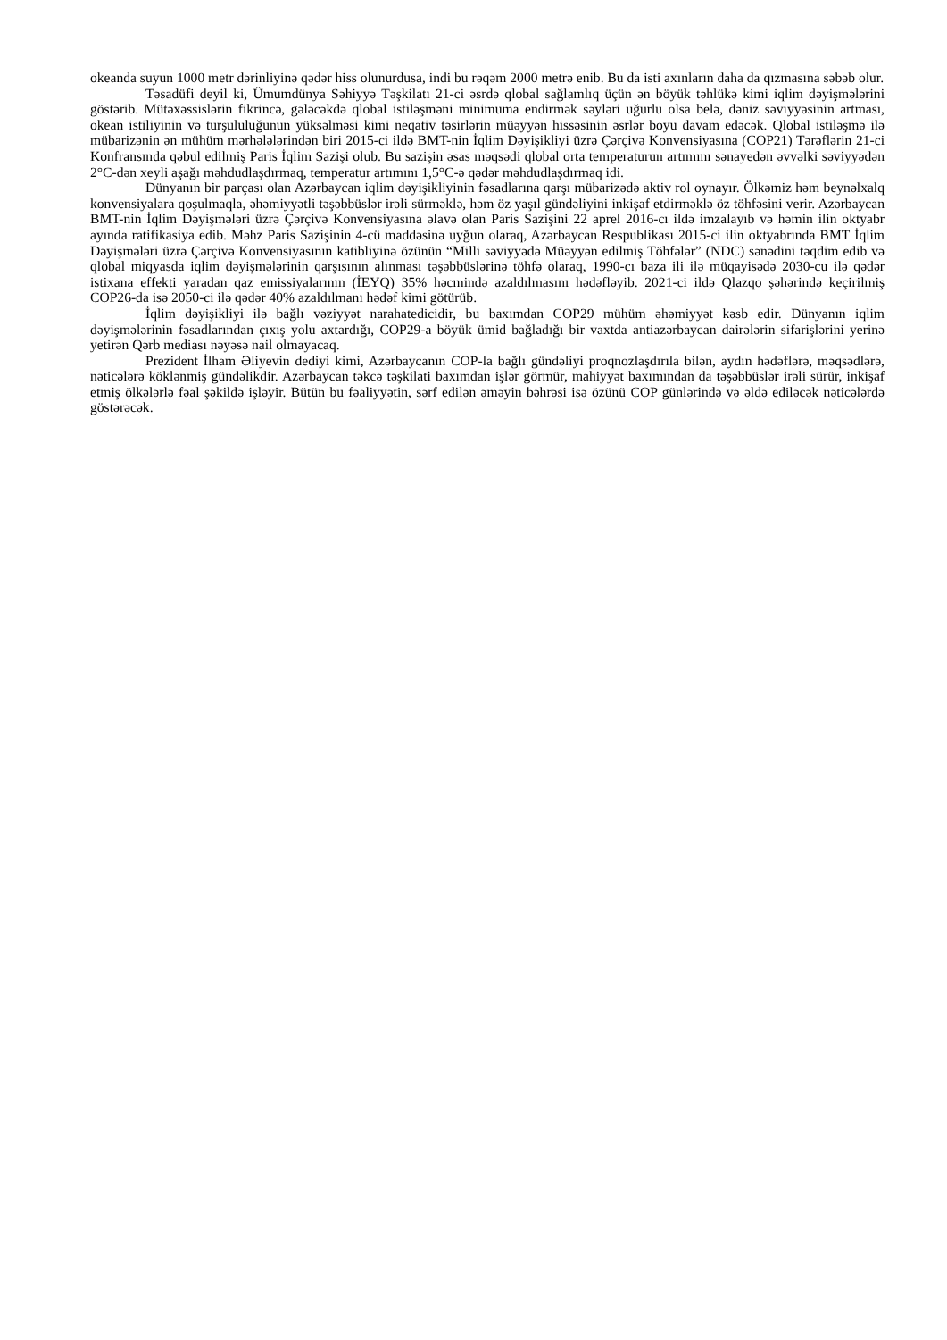okeanda suyun 1000 metr dərinliyinə qədər hiss olunurdusa, indi bu rəqəm 2000 metrə enib. Bu da isti axınların daha da qızmasına səbəb olur.
Təsadüfi deyil ki, Ümumdünya Səhiyyə Təşkilatı 21-ci əsrdə qlobal sağlamlıq üçün ən böyük təhlükə kimi iqlim dəyişmələrini göstərib. Mütəxəssislərin fikrincə, gələcəkdə qlobal istiləşməni minimuma endirmək səyləri uğurlu olsa belə, dəniz səviyyəsinin artması, okean istiliyinin və turşululuğunun yüksəlməsi kimi neqativ təsirlərin müəyyən hissəsinin əsrlər boyu davam edəcək. Qlobal istiləşmə ilə mübarizənin ən mühüm mərhələlərindən biri 2015-ci ildə BMT-nin İqlim Dəyişikliyi üzrə Çərçivə Konvensiyasına (COP21) Tərəflərin 21-ci Konfransında qəbul edilmiş Paris İqlim Sazişi olub. Bu sazişin əsas məqsədi qlobal orta temperaturun artımını sənayedən əvvəlki səviyyədən 2°C-dən xeyli aşağı məhdudlaşdırmaq, temperatur artımını 1,5°C-ə qədər məhdudlaşdırmaq idi.
Dünyanın bir parçası olan Azərbaycan iqlim dəyişikliyinin fəsadlarına qarşı mübarizədə aktiv rol oynayır. Ölkəmiz həm beynəlxalq konvensiyalara qoşulmaqla, əhəmiyyətli təşəbbüslər irəli sürməklə, həm öz yaşıl gündəliyini inkişaf etdirməklə öz töhfəsini verir. Azərbaycan BMT-nin İqlim Dəyişmələri üzrə Çərçivə Konvensiyasına əlavə olan Paris Sazişini 22 aprel 2016-cı ildə imzalayıb və həmin ilin oktyabr ayında ratifikasiya edib. Məhz Paris Sazişinin 4-cü maddəsinə uyğun olaraq, Azərbaycan Respublikası 2015-ci ilin oktyabrında BMT İqlim Dəyişmələri üzrə Çərçivə Konvensiyasının katibliyinə özünün “Milli səviyyədə Müəyyən edilmiş Töhfələr” (NDC) sənədini təqdim edib və qlobal miqyasda iqlim dəyişmələrinin qarşısının alınması təşəbbüslərinə töhfə olaraq, 1990-cı baza ili ilə müqayisədə 2030-cu ilə qədər istixana effekti yaradan qaz emissiyalarının (İEYQ) 35% həcmində azaldılmasını hədəfləyib. 2021-ci ildə Qlazqo şəhərində keçirilmiş COP26-da isə 2050-ci ilə qədər 40% azaldılmanı hədəf kimi götürüb.
İqlim dəyişikliyi ilə bağlı vəziyyət narahatedicidir, bu baxımdan COP29 mühüm əhəmiyyət kəsb edir. Dünyanın iqlim dəyişmələrinin fəsadlarından çıxış yolu axtardığı, COP29-a böyük ümid bağladığı bir vaxtda antiazərbaycan dairələrin sifarişlərini yerinə yetirən Qərb mediası nəyəsə nail olmayacaq.
Prezident İlham Əliyevin dediyi kimi, Azərbaycanın COP-la bağlı gündəliyi proqnozlaşdırıla bilən, aydın hədəflərə, məqsədlərə, nəticələrə köklənmiş gündəlikdir. Azərbaycan təkcə təşkilati baxımdan işlər görmür, mahiyyət baxımından da təşəbbüslər irəli sürür, inkişaf etmiş ölkələrlə fəal şəkildə işləyir. Bütün bu fəaliyyətin, sərf edilən əməyin bəhrəsi isə özünü COP günlərində və əldə ediləcək nəticələrdə göstərəcək.